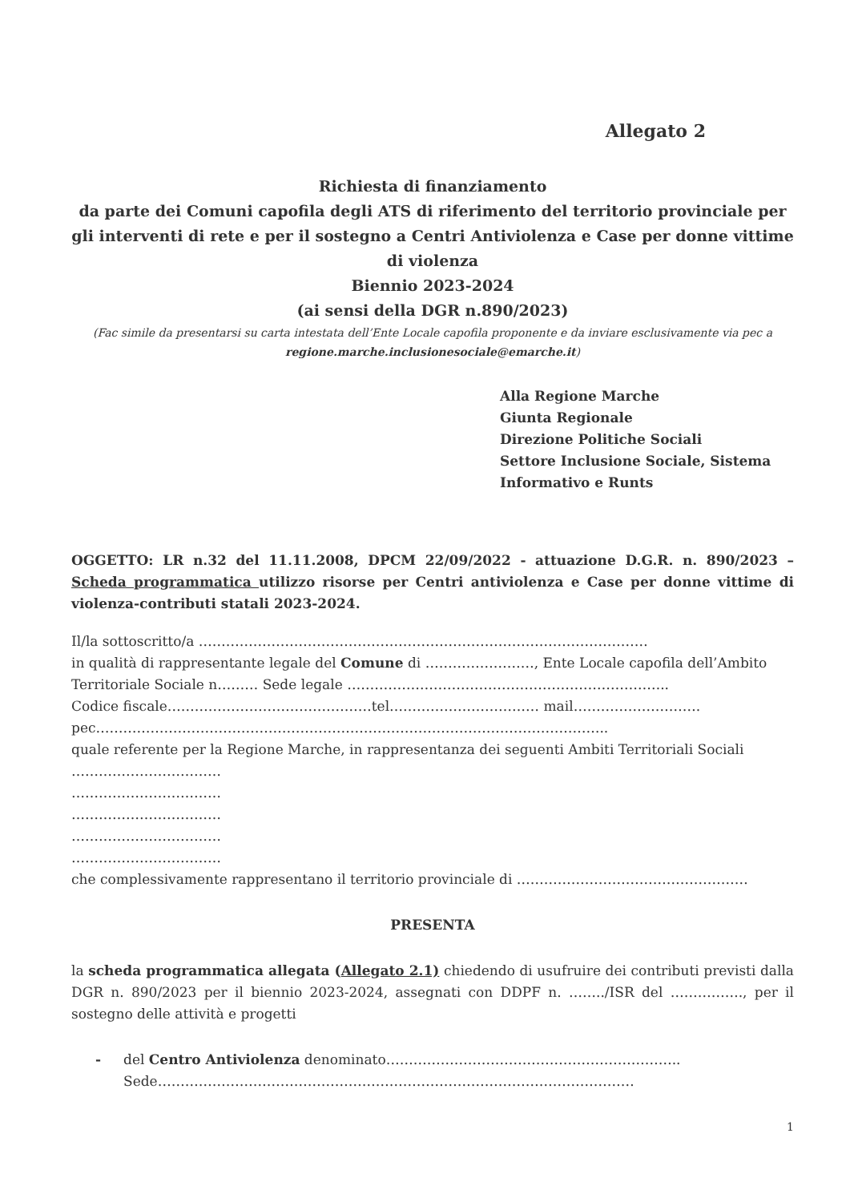Allegato 2
Richiesta di finanziamento
da parte dei Comuni capofila degli ATS di riferimento del territorio provinciale per gli interventi di rete e per il sostegno a Centri Antiviolenza e Case per donne vittime di violenza
Biennio 2023-2024
(ai sensi della DGR n.890/2023)
(Fac simile da presentarsi su carta intestata dell’Ente Locale capofila proponente e da inviare esclusivamente via pec a regione.marche.inclusionesociale@emarche.it)
Alla Regione Marche
Giunta Regionale
Direzione Politiche Sociali
Settore Inclusione Sociale, Sistema Informativo e Runts
OGGETTO: LR n.32 del 11.11.2008, DPCM 22/09/2022 - attuazione D.G.R. n. 890/2023 – Scheda programmatica utilizzo risorse per Centri antiviolenza e Case per donne vittime di violenza-contributi statali 2023-2024.
Il/la sottoscritto/a ………………………………………………………………………………………
in qualità di rappresentante legale del Comune di ……………………, Ente Locale capofila dell’Ambito Territoriale Sociale n……… Sede legale ……………………………………………………………..
Codice fiscale………………………………………tel…………………………… mail……………………….
pec…………………………………………………………………………………………………..
quale referente per la Regione Marche, in rappresentanza dei seguenti Ambiti Territoriali Sociali
……………………………
……………………………
……………………………
……………………………
……………………………
che complessivamente rappresentano il territorio provinciale di ……………………………………………
PRESENTA
la scheda programmatica allegata (Allegato 2.1) chiedendo di usufruire dei contributi previsti dalla DGR n. 890/2023 per il biennio 2023-2024, assegnati con DDPF n. ……../ISR del ……………., per il sostegno delle attività e progetti
- del Centro Antiviolenza denominato………………………………………………………..
Sede……………………………………………………………………………………………
1